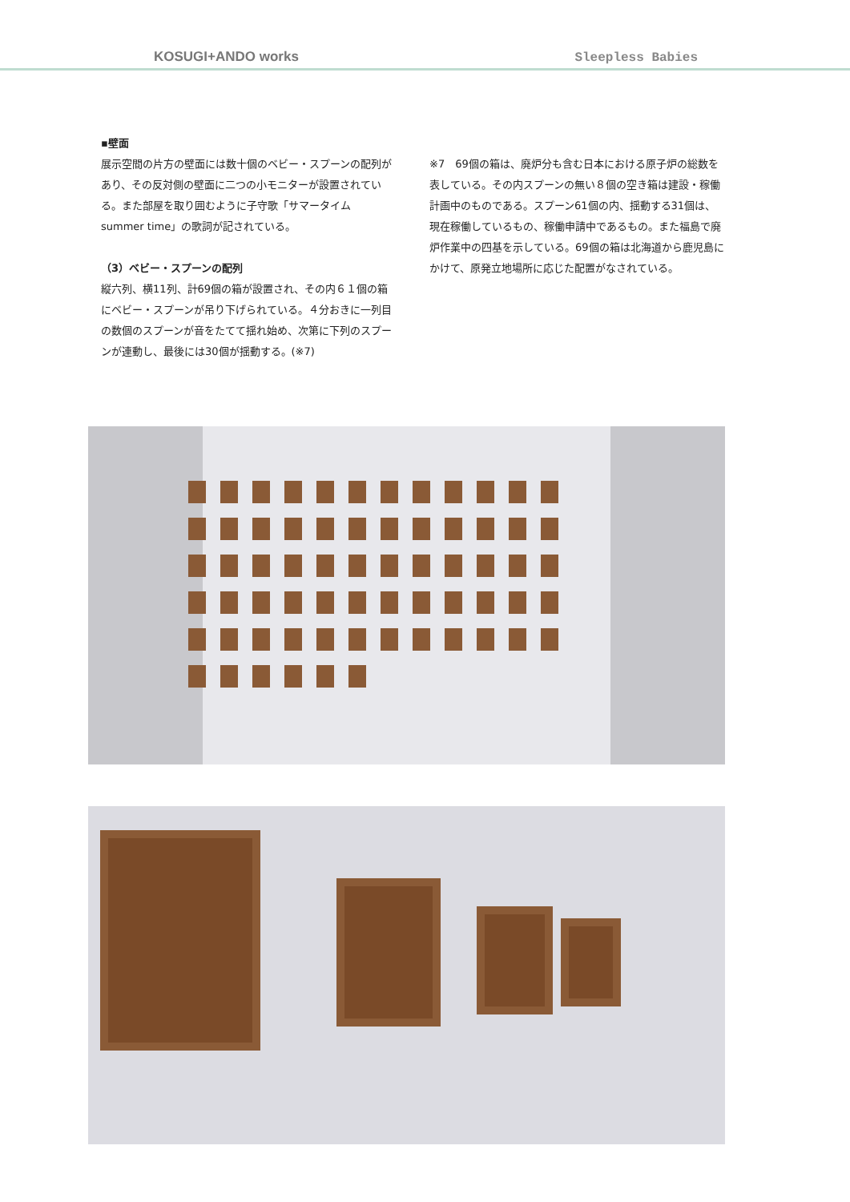KOSUGI+ANDO works Sleepless Babies
▪壁面
展示空間の片方の壁面には数十個のベビー・スプーンの配列があり、その反対側の壁面に二つの小モニターが設置されている。また部屋を取り囲むように子守歌「サマータイム　summer time」の歌詞が記されている。
（3）ベビー・スプーンの配列
縦六列、横11列、計69個の箱が設置され、その内６１個の箱にベビー・スプーンが吊り下げられている。４分おきに一列目の数個のスプーンが音をたてて揺れ始め、次第に下列のスプーンが連動し、最後には30個が揺動する。(※7)
※7　69個の箱は、廃炉分も含む日本における原子炉の総数を表している。その内スプーンの無い８個の空き箱は建設・稼働計画中のものである。スプーン61個の内、揺動する31個は、現在稼働しているもの、稼働申請中であるもの。また福島で廃炉作業中の四基を示している。69個の箱は北海道から鹿児島にかけて、原発立地場所に応じた配置がなされている。